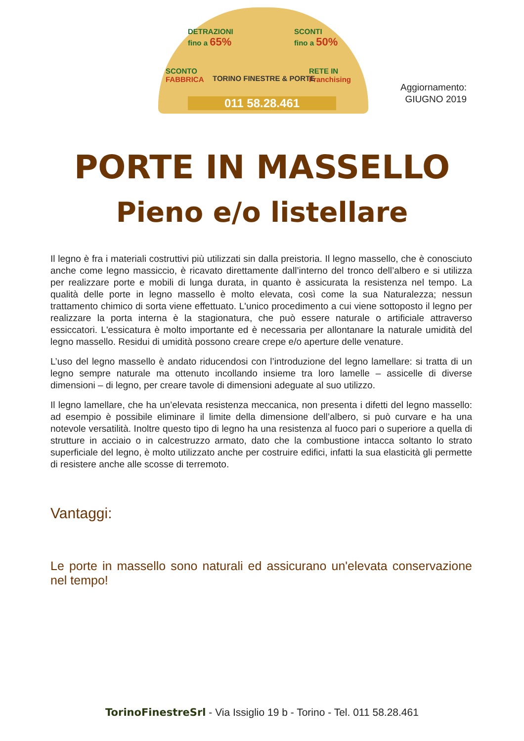DETRAZIONI
fino a 65%
SCONTI
fino a 50%
SCONTO
FABBRICA
RETE IN
Franchising TORINO FINESTRE & PORTE
011 58.28.461
Aggiornamento:
GIUGNO 2019
PORTE IN MASSELLO
Pieno e/o listellare
Il legno è fra i materiali costruttivi più utilizzati sin dalla preistoria. Il legno massello, che è conosciuto anche come legno massiccio, è ricavato direttamente dall’interno del tronco dell’albero e si utilizza per realizzare porte e mobili di lunga durata, in quanto è assicurata la resistenza nel tempo. La qualità delle porte in legno massello è molto elevata, così come la sua Naturalezza; nessun trattamento chimico di sorta viene effettuato. L'unico procedimento a cui viene sottoposto il legno per realizzare la porta interna è la stagionatura, che può essere naturale o artificiale attraverso essiccatori. L'essicatura è molto importante ed è necessaria per allontanare la naturale umidità del legno massello. Residui di umidità possono creare crepe e/o aperture delle venature.
L’uso del legno massello è andato riducendosi con l’introduzione del legno lamellare: si tratta di un legno sempre naturale ma ottenuto incollando insieme tra loro lamelle – assicelle di diverse dimensioni – di legno, per creare tavole di dimensioni adeguate al suo utilizzo.
Il legno lamellare, che ha un’elevata resistenza meccanica, non presenta i difetti del legno massello: ad esempio è possibile eliminare il limite della dimensione dell’albero, si può curvare e ha una notevole versatilità. Inoltre questo tipo di legno ha una resistenza al fuoco pari o superiore a quella di strutture in acciaio o in calcestruzzo armato, dato che la combustione intacca soltanto lo strato superficiale del legno, è molto utilizzato anche per costruire edifici, infatti la sua elasticità gli permette di resistere anche alle scosse di terremoto.
Vantaggi:
Le porte in massello sono naturali ed assicurano un'elevata conservazione nel tempo!
TorinoFinestreSrl - Via Issiglio 19 b - Torino - Tel. 011 58.28.461